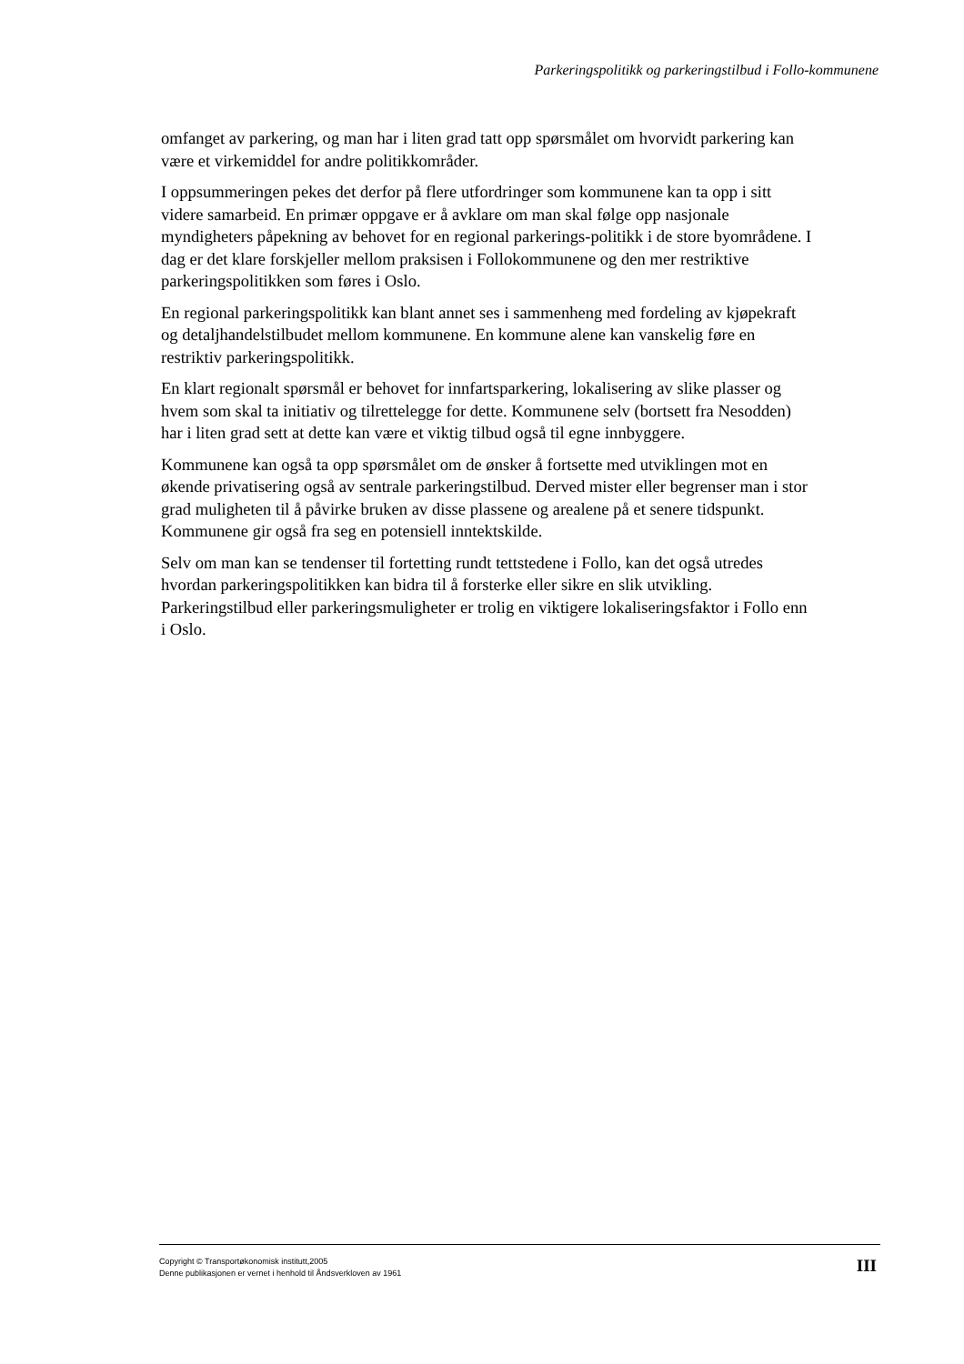Parkeringspolitikk og parkeringstilbud i Follo-kommunene
omfanget av parkering, og man har i liten grad tatt opp spørsmålet om hvorvidt parkering kan være et virkemiddel for andre politikkområder.
I oppsummeringen pekes det derfor på flere utfordringer som kommunene kan ta opp i sitt videre samarbeid. En primær oppgave er å avklare om man skal følge opp nasjonale myndigheters påpekning av behovet for en regional parkerings-politikk i de store byområdene. I dag er det klare forskjeller mellom praksisen i Follokommunene og den mer restriktive parkeringspolitikken som føres i Oslo.
En regional parkeringspolitikk kan blant annet ses i sammenheng med fordeling av kjøpekraft og detaljhandelstilbudet mellom kommunene. En kommune alene kan vanskelig føre en restriktiv parkeringspolitikk.
En klart regionalt spørsmål er behovet for innfartsparkering, lokalisering av slike plasser og hvem som skal ta initiativ og tilrettelegge for dette. Kommunene selv (bortsett fra Nesodden) har i liten grad sett at dette kan være et viktig tilbud også til egne innbyggere.
Kommunene kan også ta opp spørsmålet om de ønsker å fortsette med utviklingen mot en økende privatisering også av sentrale parkeringstilbud. Derved mister eller begrenser man i stor grad muligheten til å påvirke bruken av disse plassene og arealene på et senere tidspunkt. Kommunene gir også fra seg en potensiell inntektskilde.
Selv om man kan se tendenser til fortetting rundt tettstedene i Follo, kan det også utredes hvordan parkeringspolitikken kan bidra til å forsterke eller sikre en slik utvikling. Parkeringstilbud eller parkeringsmuligheter er trolig en viktigere lokaliseringsfaktor i Follo enn i Oslo.
Copyright © Transportøkonomisk institutt,2005
Denne publikasjonen er vernet i henhold til Åndsverkloven av 1961
III